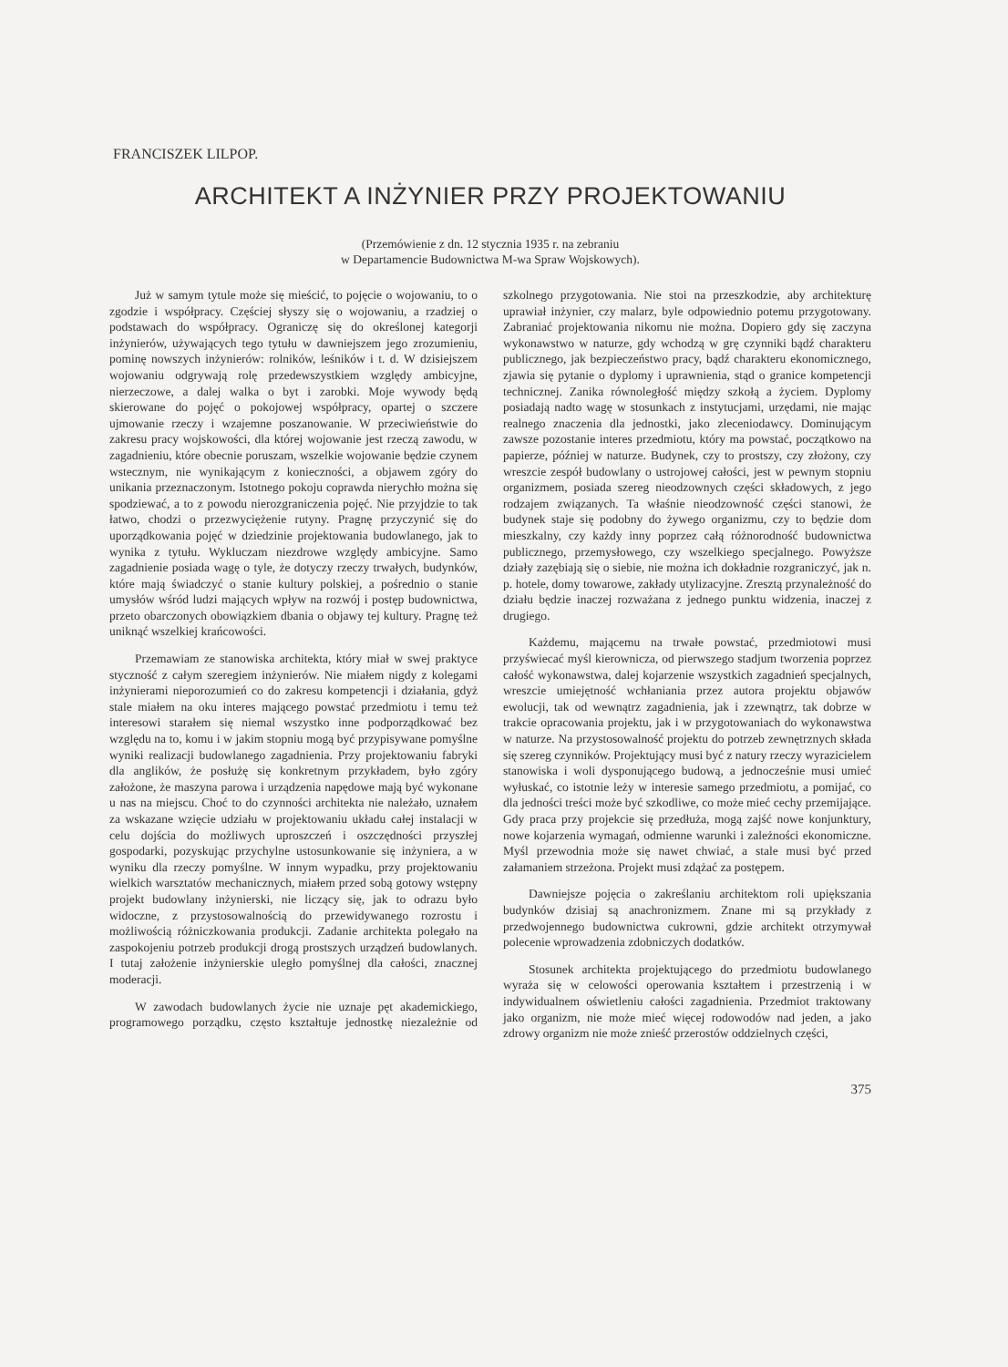FRANCISZEK LILPOP.
ARCHITEKT A INŻYNIER PRZY PROJEKTOWANIU
(Przemówienie z dn. 12 stycznia 1935 r. na zebraniu
w Departamencie Budownictwa M-wa Spraw Wojskowych).
Już w samym tytule może się mieścić, to pojęcie o wojowaniu, to o zgodzie i współpracy. Częściej słyszy się o wojowaniu, a rzadziej o podstawach do współpracy. Ograniczę się do określonej kategorji inżynierów, używających tego tytułu w dawniejszem jego zrozumieniu, pominę nowszych inżynierów: rolników, leśników i t. d. W dzisiejszem wojowaniu odgrywają rolę przedewszystkiem względy ambicyjne, nierzeczowe, a dalej walka o byt i zarobki. Moje wywody będą skierowane do pojęć o pokojowej współpracy, opartej o szczere ujmowanie rzeczy i wzajemne poszanowanie. W przeciwieństwie do zakresu pracy wojskowości, dla której wojowanie jest rzeczą zawodu, w zagadnieniu, które obecnie poruszam, wszelkie wojowanie będzie czynem wstecznym, nie wynikającym z konieczności, a objawem zgóry do unikania przeznaczonym. Istotnego pokoju coprawda nierychło można się spodziewać, a to z powodu nierozgraniczenia pojęć. Nie przyjdzie to tak łatwo, chodzi o przezwyciężenie rutyny. Pragnę przyczynić się do uporządkowania pojęć w dziedzinie projektowania budowlanego, jak to wynika z tytułu. Wykluczam niezdrowe względy ambicyjne. Samo zagadnienie posiada wagę o tyle, że dotyczy rzeczy trwałych, budynków, które mają świadczyć o stanie kultury polskiej, a pośrednio o stanie umysłów wśród ludzi mających wpływ na rozwój i postęp budownictwa, przeto obarczonych obowiązkiem dbania o objawy tej kultury. Pragnę też uniknąć wszelkiej krańcowości.
Przemawiam ze stanowiska architekta, który miał w swej praktyce styczność z całym szeregiem inżynierów. Nie miałem nigdy z kolegami inżynierami nieporozumień co do zakresu kompetencji i działania, gdyż stale miałem na oku interes mającego powstać przedmiotu i temu też interesowi starałem się niemal wszystko inne podporządkować bez względu na to, komu i w jakim stopniu mogą być przypisywane pomyślne wyniki realizacji budowlanego zagadnienia. Przy projektowaniu fabryki dla anglików, że posłużę się konkretnym przykładem, było zgóry założone, że maszyna parowa i urządzenia napędowe mają być wykonane u nas na miejscu. Choć to do czynności architekta nie należało, uznałem za wskazane wzięcie udziału w projektowaniu układu całej instalacji w celu dojścia do możliwych uproszczeń i oszczędności przyszłej gospodarki, pozyskując przychylne ustosunkowanie się inżyniera, a w wyniku dla rzeczy pomyślne. W innym wypadku, przy projektowaniu wielkich warsztatów mechanicznych, miałem przed sobą gotowy wstępny projekt budowlany inżynierski, nie liczący się, jak to odrazu było widoczne, z przystosowalnością do przewidywanego rozrostu i możliwością różniczkowania produkcji. Zadanie architekta polegało na zaspokojeniu potrzeb produkcji drogą prostszych urządzeń budowlanych. I tutaj założenie inżynierskie uległo pomyślnej dla całości, znacznej moderacji.
W zawodach budowlanych życie nie uznaje pęt akademickiego, programowego porządku, często kształtuje jednostkę niezależnie od szkolnego przygotowania. Nie stoi na przeszkodzie, aby architekturę uprawiał inżynier, czy malarz, byle odpowiednio potemu przygotowany. Zabraniać projektowania nikomu nie można. Dopiero gdy się zaczyna wykonawstwo w naturze, gdy wchodzą w grę czynniki bądź charakteru publicznego, jak bezpieczeństwo pracy, bądź charakteru ekonomicznego, zjawia się pytanie o dyplomy i uprawnienia, stąd o granice kompetencji technicznej. Zanika równoległość między szkołą a życiem. Dyplomy posiadają nadto wagę w stosunkach z instytucjami, urzędami, nie mając realnego znaczenia dla jednostki, jako zleceniodawcy. Dominującym zawsze pozostanie interes przedmiotu, który ma powstać, początkowo na papierze, później w naturze. Budynek, czy to prostszy, czy złożony, czy wreszcie zespół budowlany o ustrojowej całości, jest w pewnym stopniu organizmem, posiada szereg nieodzownych części składowych, z jego rodzajem związanych. Ta właśnie nieodzowność części stanowi, że budynek staje się podobny do żywego organizmu, czy to będzie dom mieszkalny, czy każdy inny poprzez całą różnorodność budownictwa publicznego, przemysłowego, czy wszelkiego specjalnego. Powyższe działy zazębiają się o siebie, nie można ich dokładnie rozgraniczyć, jak n. p. hotele, domy towarowe, zakłady utylizacyjne. Zresztą przynależność do działu będzie inaczej rozważana z jednego punktu widzenia, inaczej z drugiego.
Każdemu, mającemu na trwałe powstać, przedmiotowi musi przyświecać myśl kierownicza, od pierwszego stadjum tworzenia poprzez całość wykonawstwa, dalej kojarzenie wszystkich zagadnień specjalnych, wreszcie umiejętność wchłaniania przez autora projektu objawów ewolucji, tak od wewnątrz zagadnienia, jak i zzewnątrz, tak dobrze w trakcie opracowania projektu, jak i w przygotowaniach do wykonawstwa w naturze. Na przystosowalność projektu do potrzeb zewnętrznych składa się szereg czynników. Projektujący musi być z natury rzeczy wyrazicielem stanowiska i woli dysponującego budową, a jednocześnie musi umieć wyłuskać, co istotnie leży w interesie samego przedmiotu, a pomijać, co dla jedności treści może być szkodliwe, co może mieć cechy przemijające. Gdy praca przy projekcie się przedłuża, mogą zajść nowe konjunktury, nowe kojarzenia wymagań, odmienne warunki i zależności ekonomiczne. Myśl przewodnia może się nawet chwiać, a stale musi być przed załamaniem strzeżona. Projekt musi zdążać za postępem.
Dawniejsze pojęcia o zakreślaniu architektom roli upiększania budynków dzisiaj są anachronizmem. Znane mi są przykłady z przedwojennego budownictwa cukrowni, gdzie architekt otrzymywał polecenie wprowadzenia zdobniczych dodatków.
Stosunek architekta projektującego do przedmiotu budowlanego wyraża się w celowości operowania kształtem i przestrzenią i w indywidualnem oświetleniu całości zagadnienia. Przedmiot traktowany jako organizm, nie może mieć więcej rodowodów nad jeden, a jako zdrowy organizm nie może znieść przerostów oddzielnych części,
375